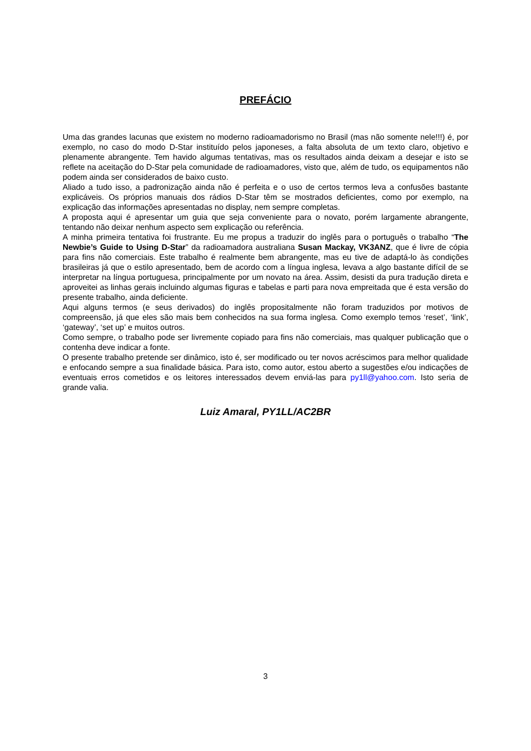PREFÁCIO
Uma das grandes lacunas que existem no moderno radioamadorismo no Brasil (mas não somente nele!!!) é, por exemplo, no caso do modo D-Star instituído pelos japoneses, a falta absoluta de um texto claro, objetivo e plenamente abrangente. Tem havido algumas tentativas, mas os resultados ainda deixam a desejar e isto se reflete na aceitação do D-Star pela comunidade de radioamadores, visto que, além de tudo, os equipamentos não podem ainda ser considerados de baixo custo.
Aliado a tudo isso, a padronização ainda não é perfeita e o uso de certos termos leva a confusões bastante explicáveis. Os próprios manuais dos rádios D-Star têm se mostrados deficientes, como por exemplo, na explicação das informações apresentadas no display, nem sempre completas.
A proposta aqui é apresentar um guia que seja conveniente para o novato, porém largamente abrangente, tentando não deixar nenhum aspecto sem explicação ou referência.
A minha primeira tentativa foi frustrante. Eu me propus a traduzir do inglês para o português o trabalho “The Newbie’s Guide to Using D-Star” da radioamadora australiana Susan Mackay, VK3ANZ, que é livre de cópia para fins não comerciais. Este trabalho é realmente bem abrangente, mas eu tive de adaptá-lo às condições brasileiras já que o estilo apresentado, bem de acordo com a língua inglesa, levava a algo bastante difícil de se interpretar na língua portuguesa, principalmente por um novato na área. Assim, desisti da pura tradução direta e aproveitei as linhas gerais incluindo algumas figuras e tabelas e parti para nova empreitada que é esta versão do presente trabalho, ainda deficiente.
Aqui alguns termos (e seus derivados) do inglês propositalmente não foram traduzidos por motivos de compreensão, já que eles são mais bem conhecidos na sua forma inglesa. Como exemplo temos ‘reset’, ‘link’, ‘gateway’, ‘set up’ e muitos outros.
Como sempre, o trabalho pode ser livremente copiado para fins não comerciais, mas qualquer publicação que o contenha deve indicar a fonte.
O presente trabalho pretende ser dinâmico, isto é, ser modificado ou ter novos acréscimos para melhor qualidade e enfocando sempre a sua finalidade básica. Para isto, como autor, estou aberto a sugestões e/ou indicações de eventuais erros cometidos e os leitores interessados devem enviá-las para py1ll@yahoo.com. Isto seria de grande valia.
Luiz Amaral, PY1LL/AC2BR
3